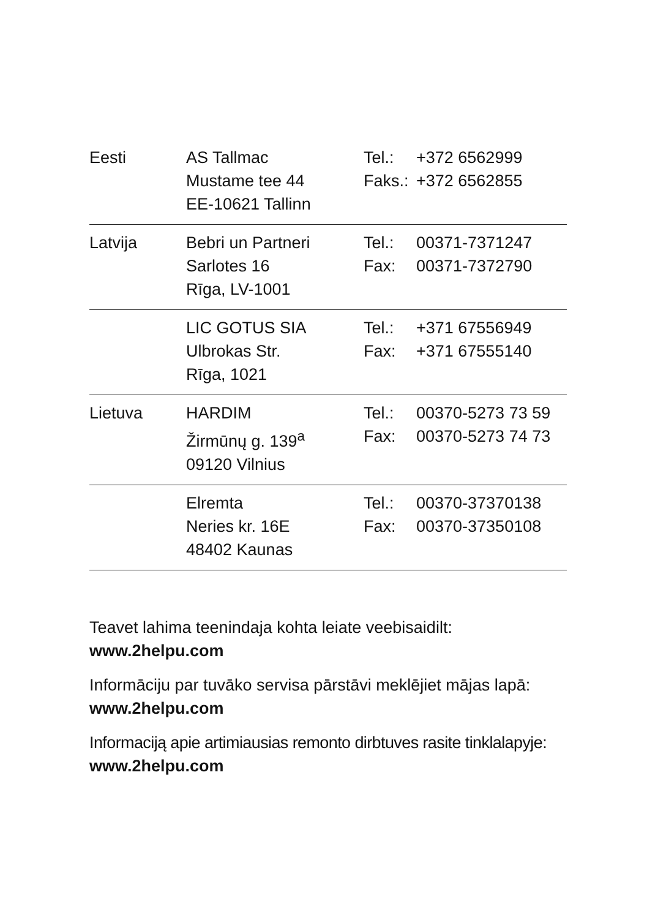| Eesti | AS Tallmac Mustame tee 44 EE-10621 Tallinn | Tel.: Faks.: | +372 6562999 +372 6562855 |
| Latvija | Bebri un Partneri Sarlotes 16 Rīga, LV-1001 | Tel.: Fax: | 00371-7371247 00371-7372790 |
| | LIC GOTUS SIA Ulbrokas Str. Rīga, 1021 | Tel.: Fax: | +371 67556949 +371 67555140 |
| Lietuva | HARDIM Žirmūnų g. 139<sup>a</sup> 09120 Vilnius | Tel.: Fax: | 00370-5273 73 59 00370-5273 74 73 |
| | Elremta Neries kr. 16E 48402 Kaunas | Tel.: Fax: | 00370-37370138 00370-37350108 |
Teavet lahima teenindaja kohta leiate veebisaidilt:
www.2helpu.com
Informāciju par tuvāko servisa pārstāvi meklējiet mājas lapā:
www.2helpu.com
Informaciją apie artimiausias remonto dirbtuves rasite tinklalapyje:
www.2helpu.com